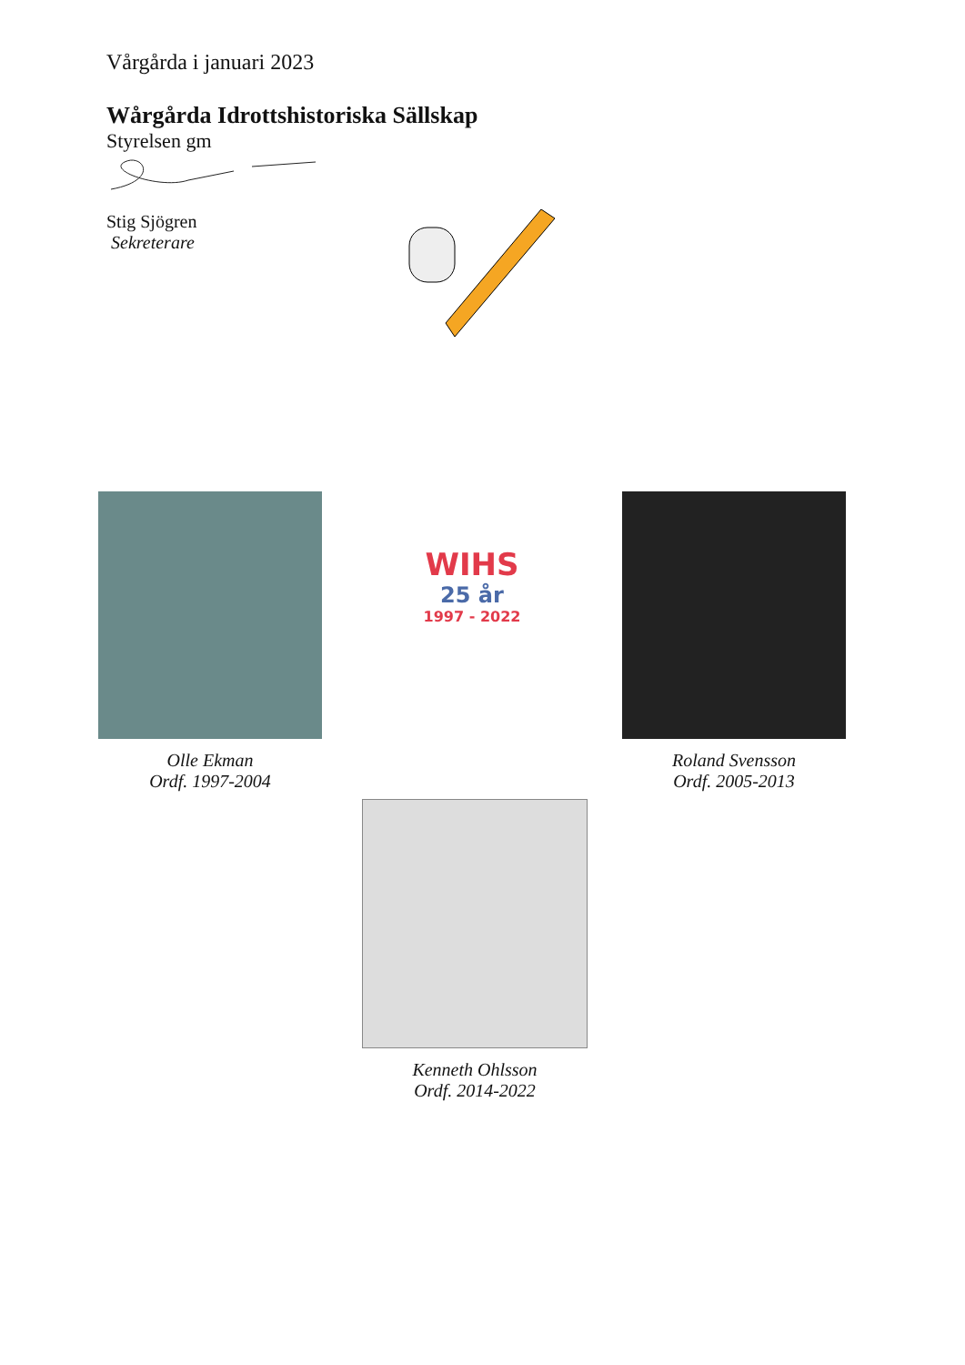Vårgårda i januari 2023
Wårgårda Idrottshistoriska Sällskap
Styrelsen gm
Stig Sjögren
Sekreterare
Olle Ekman
Ordf. 1997-2004
WIHS
25 år
1997 - 2022
Roland Svensson
Ordf. 2005-2013
Kenneth Ohlsson
Ordf. 2014-2022